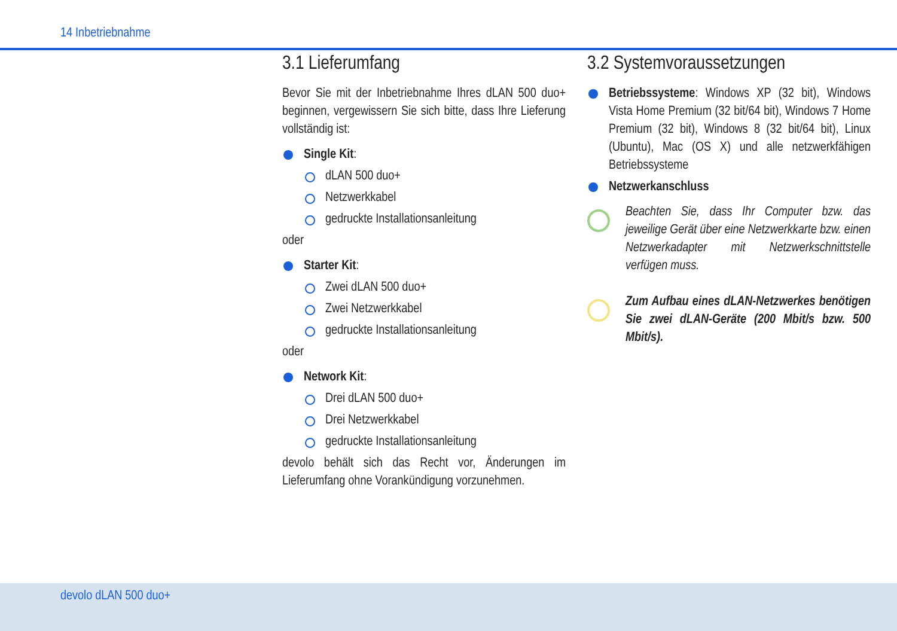14 Inbetriebnahme
3.1 Lieferumfang
Bevor Sie mit der Inbetriebnahme Ihres dLAN 500 duo+ beginnen, vergewissern Sie sich bitte, dass Ihre Lieferung vollständig ist:
Single Kit:
dLAN 500 duo+
Netzwerkkabel
gedruckte Installationsanleitung
oder
Starter Kit:
Zwei dLAN 500 duo+
Zwei Netzwerkkabel
gedruckte Installationsanleitung
oder
Network Kit:
Drei dLAN 500 duo+
Drei Netzwerkkabel
gedruckte Installationsanleitung
devolo behält sich das Recht vor, Änderungen im Lieferumfang ohne Vorankündigung vorzunehmen.
3.2 Systemvoraussetzungen
Betriebssysteme: Windows XP (32 bit), Windows Vista Home Premium (32 bit/64 bit), Windows 7 Home Premium (32 bit), Windows 8 (32 bit/64 bit), Linux (Ubuntu), Mac (OS X) und alle netzwerkfähigen Betriebssysteme
Netzwerkanschluss
Beachten Sie, dass Ihr Computer bzw. das jeweilige Gerät über eine Netzwerkkarte bzw. einen Netzwerkadapter mit Netzwerkschnittstelle verfügen muss.
Zum Aufbau eines dLAN-Netzwerkes benötigen Sie zwei dLAN-Geräte (200 Mbit/s bzw. 500 Mbit/s).
devolo dLAN 500 duo+